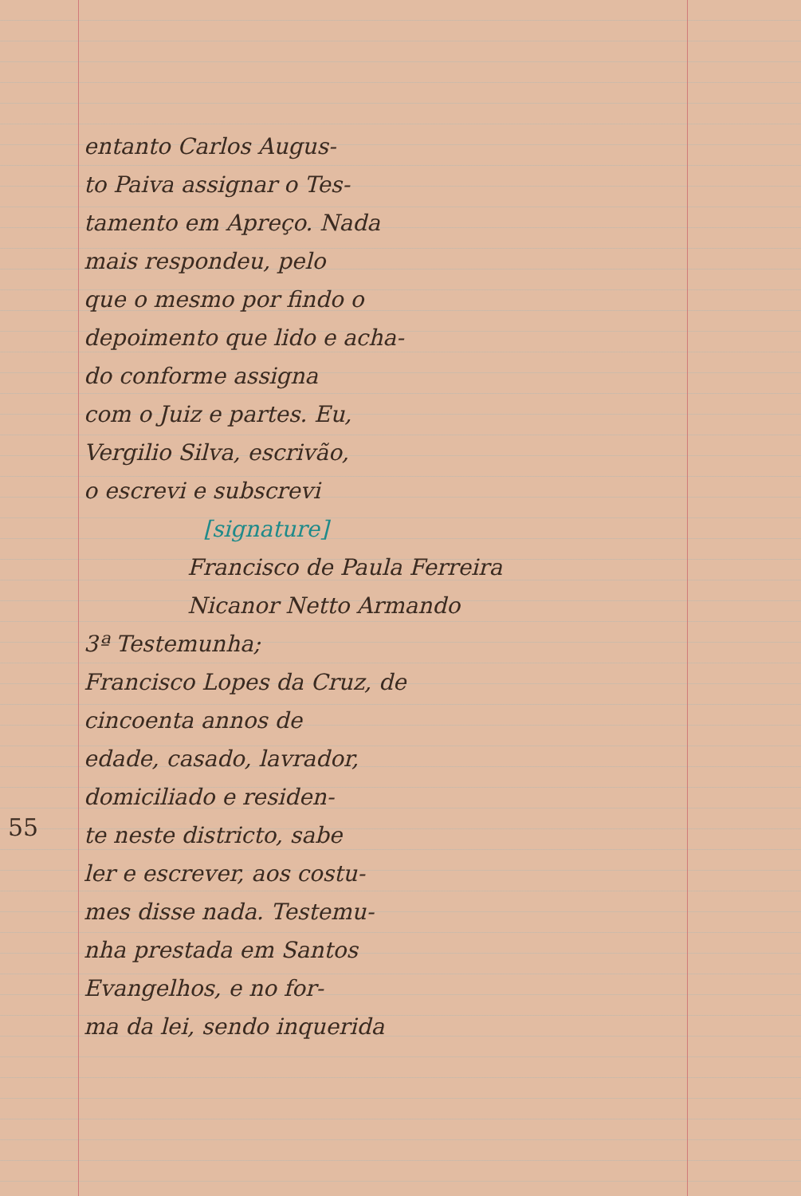entanto Carlos Augus-
to Paiva assignar o Tes-
tamento em Apreço. Nada
mais respondeu, pelo
que o mesmo por findo o
depoimento que lido e acha-
do conforme assigna
com o Juiz e partes. Eu,
Vergilio Silva, escrivão,
o escrevi e subscrevi
[signature]
Francisco de Paula Ferreira
Nicanor Netto Armando
3ª Testemunha;
Francisco Lopes da Cruz, de
cincoenta annos de
edade, casado, lavrador,
domiciliado e residen-
te neste districto, sabe
ler e escrever, aos costu-
mes disse nada. Testemu-
nha prestada em Santos
Evangelhos, e no for-
ma da lei, sendo inquerida
55